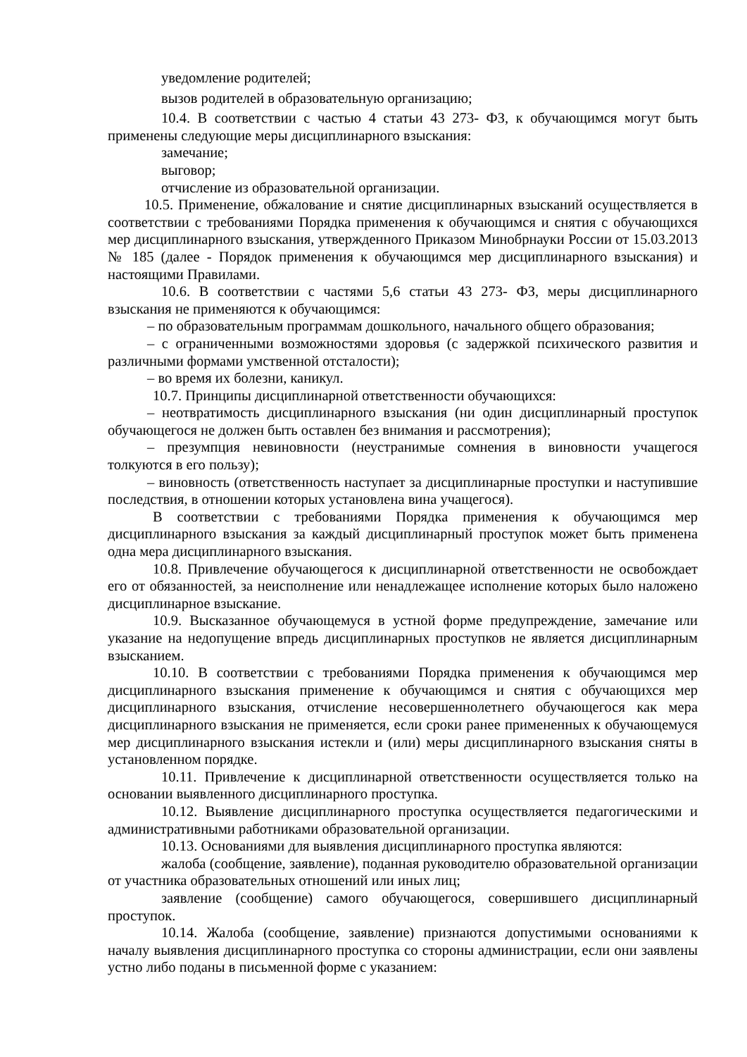уведомление родителей;
вызов родителей в образовательную организацию;
10.4. В соответствии с частью 4 статьи 43 273- ФЗ, к обучающимся могут быть применены следующие меры дисциплинарного взыскания:
замечание;
выговор;
отчисление из образовательной организации.
10.5. Применение, обжалование и снятие дисциплинарных взысканий осуществляется в соответствии с требованиями Порядка применения к обучающимся и снятия с обучающихся мер дисциплинарного взыскания, утвержденного Приказом Минобрнауки России от 15.03.2013 № 185 (далее - Порядок применения к обучающимся мер дисциплинарного взыскания) и настоящими Правилами.
10.6. В соответствии с частями 5,6 статьи 43 273- ФЗ, меры дисциплинарного взыскания не применяются к обучающимся:
– по образовательным программам дошкольного, начального общего образования;
– с ограниченными возможностями здоровья (с задержкой психического развития и различными формами умственной отсталости);
– во время их болезни, каникул.
10.7. Принципы дисциплинарной ответственности обучающихся:
– неотвратимость дисциплинарного взыскания (ни один дисциплинарный проступок обучающегося не должен быть оставлен без внимания и рассмотрения);
– презумпция невиновности (неустранимые сомнения в виновности учащегося толкуются в его пользу);
– виновность (ответственность наступает за дисциплинарные проступки и наступившие последствия, в отношении которых установлена вина учащегося).
В соответствии с требованиями Порядка применения к обучающимся мер дисциплинарного взыскания за каждый дисциплинарный проступок может быть применена одна мера дисциплинарного взыскания.
10.8. Привлечение обучающегося к дисциплинарной ответственности не освобождает его от обязанностей, за неисполнение или ненадлежащее исполнение которых было наложено дисциплинарное взыскание.
10.9. Высказанное обучающемуся в устной форме предупреждение, замечание или указание на недопущение впредь дисциплинарных проступков не является дисциплинарным взысканием.
10.10. В соответствии с требованиями Порядка применения к обучающимся мер дисциплинарного взыскания применение к обучающимся и снятия с обучающихся мер дисциплинарного взыскания, отчисление несовершеннолетнего обучающегося как мера дисциплинарного взыскания не применяется, если сроки ранее примененных к обучающемуся мер дисциплинарного взыскания истекли и (или) меры дисциплинарного взыскания сняты в установленном порядке.
10.11. Привлечение к дисциплинарной ответственности осуществляется только на основании выявленного дисциплинарного проступка.
10.12. Выявление дисциплинарного проступка осуществляется педагогическими и административными работниками образовательной организации.
10.13. Основаниями для выявления дисциплинарного проступка являются:
жалоба (сообщение, заявление), поданная руководителю образовательной организации от участника образовательных отношений или иных лиц;
заявление (сообщение) самого обучающегося, совершившего дисциплинарный проступок.
10.14. Жалоба (сообщение, заявление) признаются допустимыми основаниями к началу выявления дисциплинарного проступка со стороны администрации, если они заявлены устно либо поданы в письменной форме с указанием: